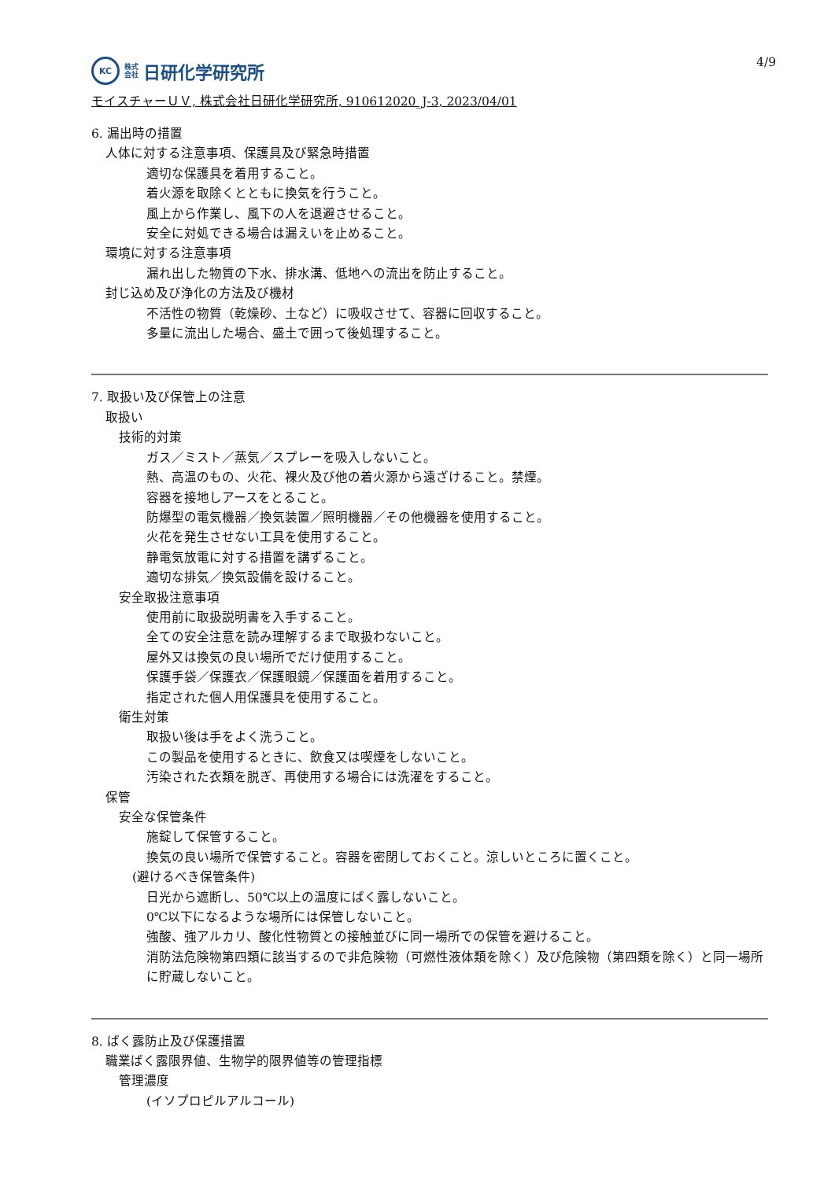KC
株式
会社
日研化学研究所
4/9
モイスチャーＵＶ, 株式会社日研化学研究所, 910612020_J-3, 2023/04/01
6. 漏出時の措置
人体に対する注意事項、保護具及び緊急時措置
適切な保護具を着用すること。
着火源を取除くとともに換気を行うこと。
風上から作業し、風下の人を退避させること。
安全に対処できる場合は漏えいを止めること。
環境に対する注意事項
漏れ出した物質の下水、排水溝、低地への流出を防止すること。
封じ込め及び浄化の方法及び機材
不活性の物質（乾燥砂、土など）に吸収させて、容器に回収すること。
多量に流出した場合、盛土で囲って後処理すること。
7. 取扱い及び保管上の注意
取扱い
技術的対策
ガス／ミスト／蒸気／スプレーを吸入しないこと。
熱、高温のもの、火花、裸火及び他の着火源から遠ざけること。禁煙。
容器を接地しアースをとること。
防爆型の電気機器／換気装置／照明機器／その他機器を使用すること。
火花を発生させない工具を使用すること。
静電気放電に対する措置を講ずること。
適切な排気／換気設備を設けること。
安全取扱注意事項
使用前に取扱説明書を入手すること。
全ての安全注意を読み理解するまで取扱わないこと。
屋外又は換気の良い場所でだけ使用すること。
保護手袋／保護衣／保護眼鏡／保護面を着用すること。
指定された個人用保護具を使用すること。
衛生対策
取扱い後は手をよく洗うこと。
この製品を使用するときに、飲食又は喫煙をしないこと。
汚染された衣類を脱ぎ、再使用する場合には洗濯をすること。
保管
安全な保管条件
施錠して保管すること。
換気の良い場所で保管すること。容器を密閉しておくこと。涼しいところに置くこと。
(避けるべき保管条件)
日光から遮断し、50℃以上の温度にばく露しないこと。
0℃以下になるような場所には保管しないこと。
強酸、強アルカリ、酸化性物質との接触並びに同一場所での保管を避けること。
消防法危険物第四類に該当するので非危険物（可燃性液体類を除く）及び危険物（第四類を除く）と同一場所に貯蔵しないこと。
8. ばく露防止及び保護措置
職業ばく露限界値、生物学的限界値等の管理指標
管理濃度
(イソプロピルアルコール)